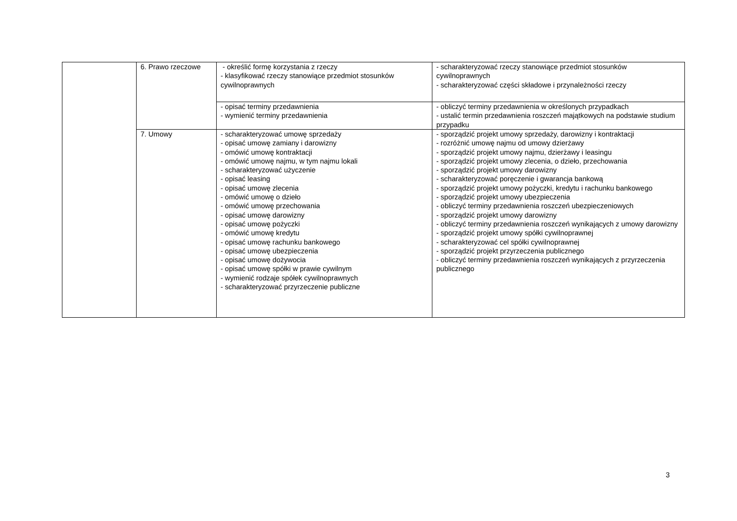| | 6. Prawo rzeczowe | - określić formę korzystania z rzeczy - klasyfikować rzeczy stanowiące przedmiot stosunków cywilnoprawnych | - scharakteryzować rzeczy stanowiące przedmiot stosunków cywilnoprawnych - scharakteryzować części składowe i przynależności rzeczy |
| | | - opisać terminy przedawnienia - wymienić terminy przedawnienia | - obliczyć terminy przedawnienia w określonych przypadkach - ustalić termin przedawnienia roszczeń majątkowych na podstawie studium przypadku |
| | 7. Umowy | - scharakteryzować umowę sprzedaży - opisać umowę zamiany i darowizny - omówić umowę kontraktacji - omówić umowę najmu, w tym najmu lokali - scharakteryzować użyczenie - opisać leasing - opisać umowę zlecenia - omówić umowę o dzieło - omówić umowę przechowania - opisać umowę darowizny - opisać umowę pożyczki - omówić umowę kredytu - opisać umowę rachunku bankowego - opisać umowę ubezpieczenia - opisać umowę dożywocia - opisać umowę spółki w prawie cywilnym - wymienić rodzaje spółek cywilnoprawnych - scharakteryzować przyrzeczenie publiczne | - sporządzić projekt umowy sprzedaży, darowizny i kontraktacji - rozróżnić umowę najmu od umowy dzierżawy - sporządzić projekt umowy najmu, dzierżawy i leasingu - sporządzić projekt umowy zlecenia, o dzieło, przechowania - sporządzić projekt umowy darowizny - scharakteryzować poręczenie i gwarancja bankową - sporządzić projekt umowy pożyczki, kredytu i rachunku bankowego - sporządzić projekt umowy ubezpieczenia - obliczyć terminy przedawnienia roszczeń ubezpieczeniowych - sporządzić projekt umowy darowizny - obliczyć terminy przedawnienia roszczeń wynikających z umowy darowizny - sporządzić projekt umowy spółki cywilnoprawnej - scharakteryzować cel spółki cywilnoprawnej - sporządzić projekt przyrzeczenia publicznego - obliczyć terminy przedawnienia roszczeń wynikających z przyrzeczenia publicznego |
3